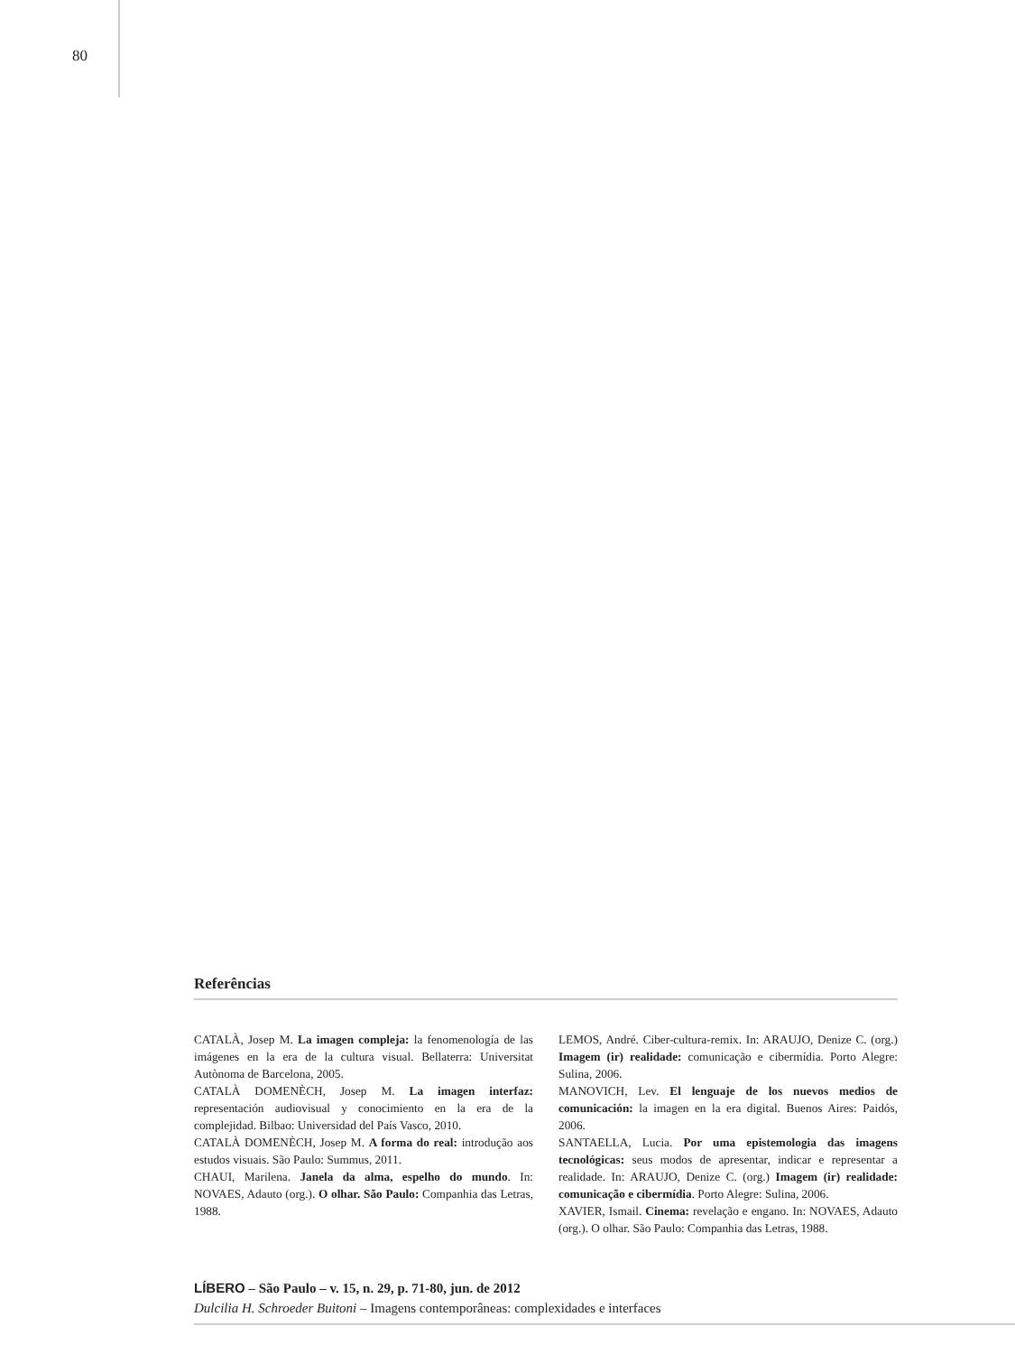80
Referências
CATALÀ, Josep M. La imagen compleja: la fenomenología de las imágenes en la era de la cultura visual. Bellaterra: Universitat Autònoma de Barcelona, 2005.
CATALÀ DOMENÈCH, Josep M. La imagen interfaz: representación audiovisual y conocimiento en la era de la complejidad. Bilbao: Universidad del País Vasco, 2010.
CATALÀ DOMENÈCH, Josep M. A forma do real: introdução aos estudos visuais. São Paulo: Summus, 2011.
CHAUI, Marilena. Janela da alma, espelho do mundo. In: NOVAES, Adauto (org.). O olhar. São Paulo: Companhia das Letras, 1988.
LEMOS, André. Ciber-cultura-remix. In: ARAUJO, Denize C. (org.) Imagem (ir) realidade: comunicação e cibermídia. Porto Alegre: Sulina, 2006.
MANOVICH, Lev. El lenguaje de los nuevos medios de comunicación: la imagen en la era digital. Buenos Aires: Paidós, 2006.
SANTAELLA, Lucia. Por uma epistemologia das imagens tecnológicas: seus modos de apresentar, indicar e representar a realidade. In: ARAUJO, Denize C. (org.) Imagem (ir) realidade: comunicação e cibermídia. Porto Alegre: Sulina, 2006.
XAVIER, Ismail. Cinema: revelação e engano. In: NOVAES, Adauto (org.). O olhar. São Paulo: Companhia das Letras, 1988.
LÍBERO – São Paulo – v. 15, n. 29, p. 71-80, jun. de 2012
Dulcilia H. Schroeder Buitoni – Imagens contemporâneas: complexidades e interfaces